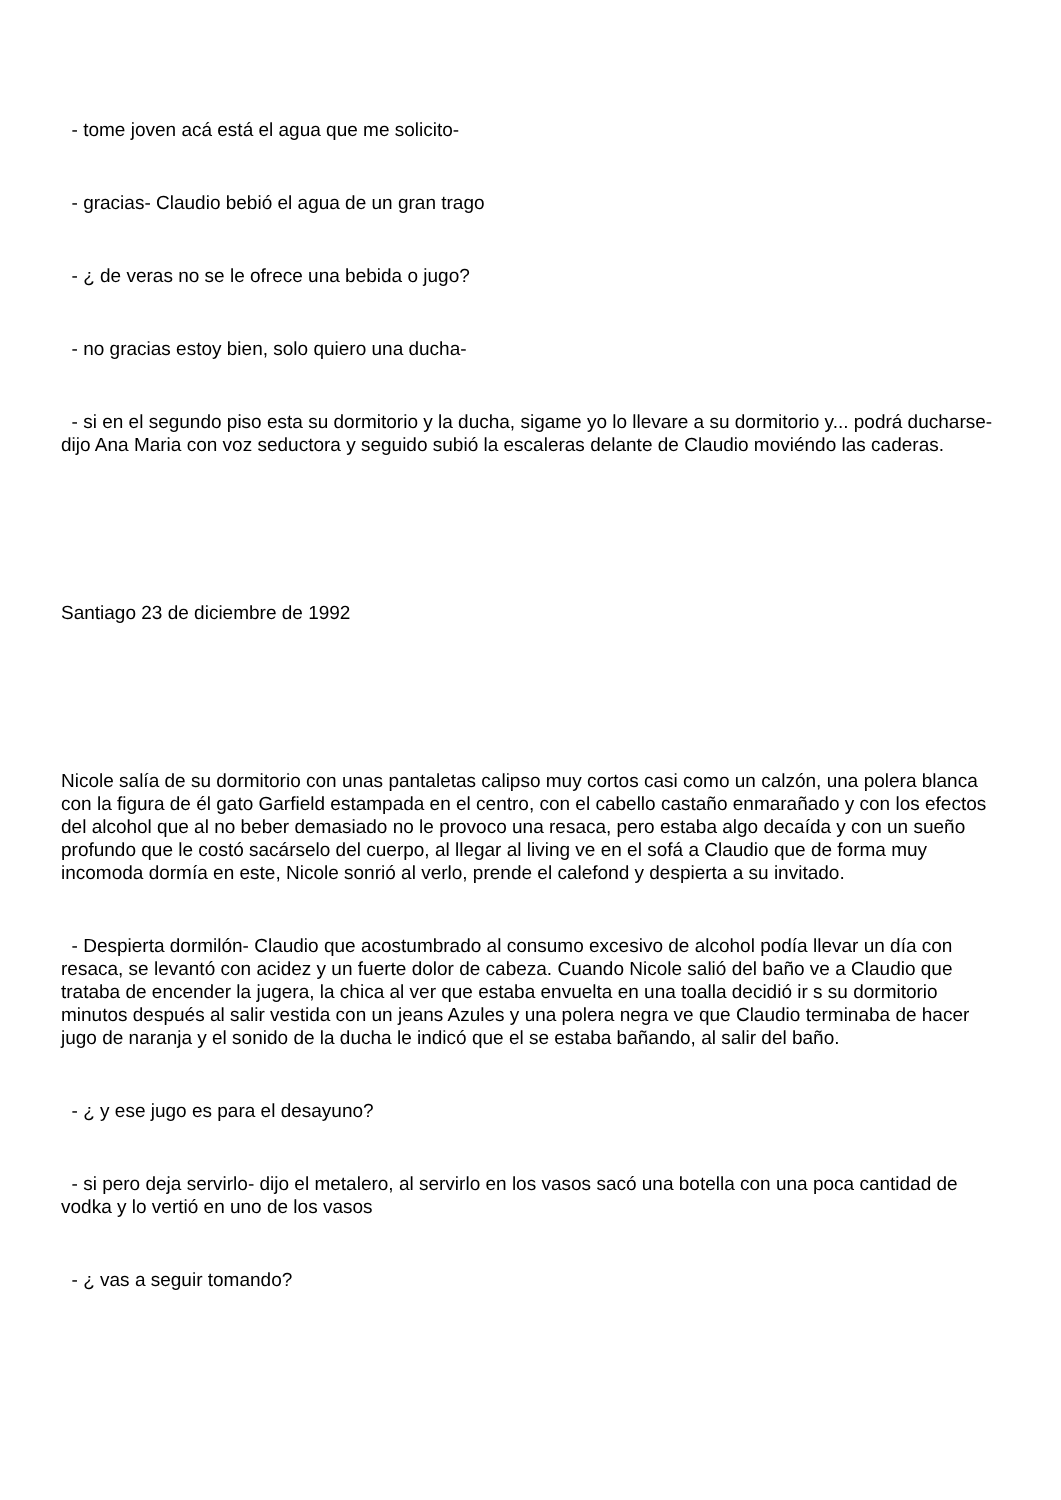- tome joven acá está el agua que me solicito-
- gracias- Claudio bebió el agua de un gran trago
- ¿ de veras no se le ofrece una bebida o jugo?
- no gracias estoy bien, solo quiero una ducha-
- si en el segundo piso esta su dormitorio y la ducha, sigame yo lo llevare a su dormitorio y... podrá ducharse- dijo Ana Maria con voz seductora y seguido subió la escaleras delante de Claudio moviéndo las caderas.
Santiago 23 de diciembre de 1992
Nicole salía de su dormitorio con unas pantaletas calipso muy cortos casi como un calzón, una polera blanca con la figura de él gato Garfield estampada en el centro, con el cabello castaño enmarañado y con los efectos del alcohol que al no beber demasiado no le provoco una resaca, pero estaba algo decaída y con un sueño profundo que le costó sacárselo del cuerpo, al llegar al living ve en el sofá a Claudio que de forma muy incomoda dormía en este, Nicole sonrió al verlo, prende el calefond y despierta a su invitado.
- Despierta dormilón- Claudio que acostumbrado al consumo excesivo de alcohol podía llevar un día con resaca, se levantó con acidez y un fuerte dolor de cabeza. Cuando Nicole salió del baño ve a Claudio que trataba de encender la jugera, la chica al ver que estaba envuelta en una toalla decidió ir s su dormitorio minutos después al salir vestida con un jeans Azules y una polera negra ve que Claudio terminaba de hacer jugo de naranja y el sonido de la ducha le indicó que el se estaba bañando, al salir del baño.
- ¿ y ese jugo es para el desayuno?
- si pero deja servirlo- dijo el metalero, al servirlo en los vasos sacó una botella con una poca cantidad de vodka y lo vertió en uno de los vasos
- ¿ vas a seguir tomando?